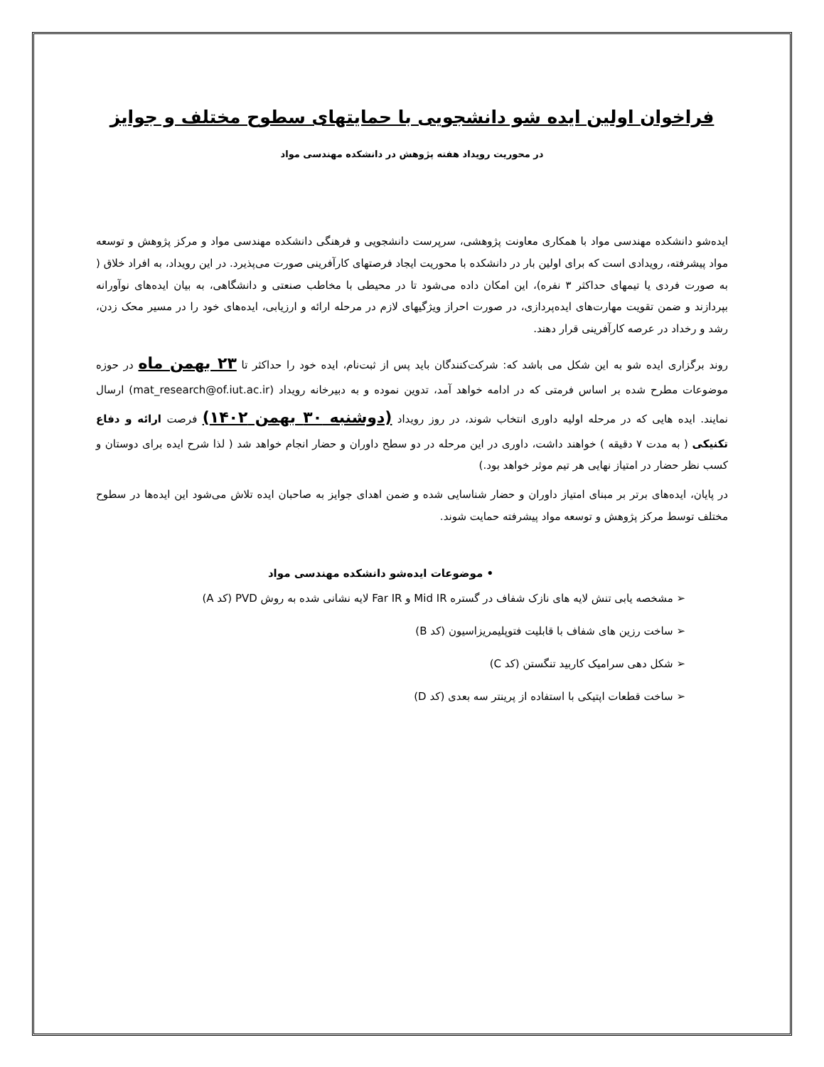فراخوان اولین ایده شو دانشجویی با حمایتهای سطوح مختلف و جوایز
در محوریت رویداد هفته پژوهش در دانشکده مهندسی مواد
ایده‌شو دانشکده مهندسی مواد با همکاری معاونت پژوهشی، سرپرست دانشجویی و فرهنگی دانشکده مهندسی مواد و مرکز پژوهش و توسعه مواد پیشرفته، رویدادی است که برای اولین بار در دانشکده با محوریت ایجاد فرصتهای کارآفرینی صورت می‌پذیرد. در این رویداد، به افراد خلاق ( به صورت فردی یا تیمهای حداکثر ۳ نفره)، این امکان داده می‌شود تا در محیطی با مخاطب صنعتی و دانشگاهی، به بیان ایده‌های نوآورانه بپردازند و ضمن تقویت مهارت‌های ایده‌پردازی، در صورت احراز ویژگیهای لازم در مرحله ارائه و ارزیابی، ایده‌های خود را در مسیر محک زدن، رشد و رخداد در عرصه کارآفرینی قرار دهند.
روند برگزاری ایده شو به این شکل می باشد که: شرکت‌کنندگان باید پس از ثبت‌نام، ایده خود را حداکثر تا ۲۳ بهمن ماه در حوزه موضوعات مطرح شده بر اساس فرمتی که در ادامه خواهد آمد، تدوین نموده و به دبیرخانه رویداد (mat_research@of.iut.ac.ir) ارسال نمایند. ایده هایی که در مرحله اولیه داوری انتخاب شوند، در روز رویداد (دوشنبه ۳۰ بهمن ۱۴۰۲) فرصت ارائه و دفاع تکنیکی ( به مدت ۷ دقیقه ) خواهند داشت، داوری در این مرحله در دو سطح داوران و حضار انجام خواهد شد ( لذا شرح ایده برای دوستان و کسب نظر حضار در امتیاز نهایی هر تیم موثر خواهد بود.)
در پایان، ایده‌های برتر بر مبنای امتیاز داوران و حضار شناسایی شده و ضمن اهدای جوایز به صاحبان ایده تلاش می‌شود این ایده‌ها در سطوح مختلف توسط مرکز پژوهش و توسعه مواد پیشرفته حمایت شوند.
• موضوعات ایده‌شو دانشکده مهندسی مواد
➢ مشخصه یابی تنش لایه های نازک شفاف در گستره Mid IR و Far IR لایه نشانی شده به روش PVD (کد A)
➢ ساخت رزین های شفاف با قابلیت فتوپلیمریزاسیون (کد B)
➢ شکل دهی سرامیک کاربید تنگستن (کد C)
➢ ساخت قطعات اپتیکی با استفاده از پرینتر سه بعدی (کد D)